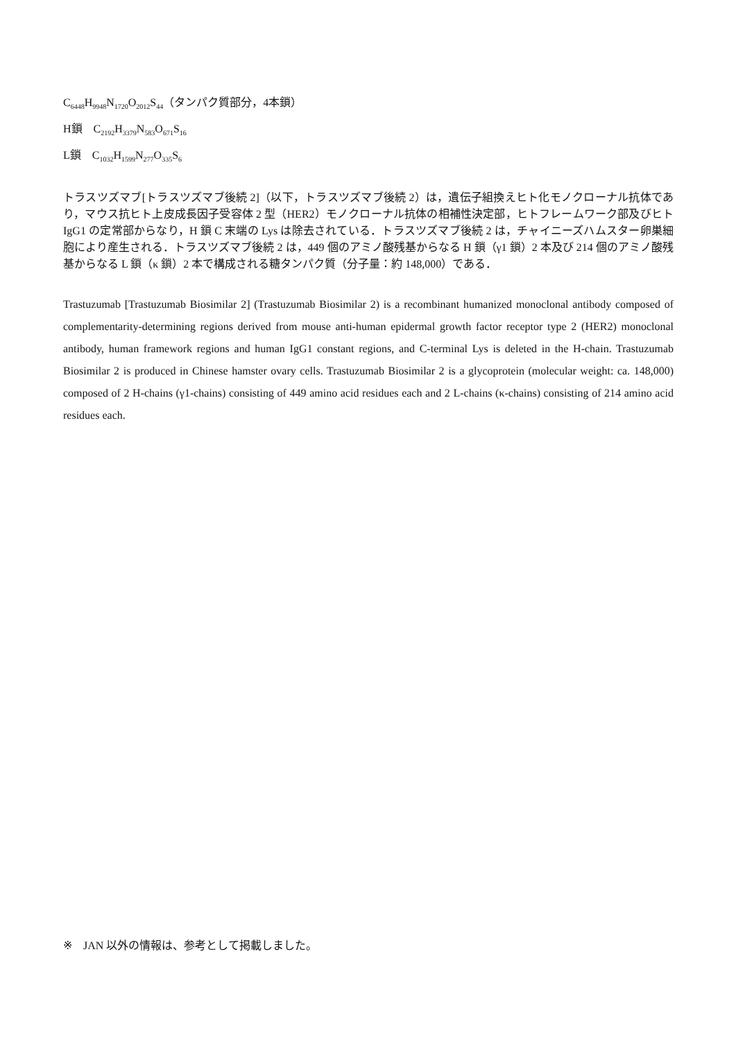C<sub>6448</sub>H<sub>9948</sub>N<sub>1720</sub>O<sub>2012</sub>S<sub>44</sub>（タンパク質部分，4本鎖）
H鎖　C<sub>2192</sub>H<sub>3379</sub>N<sub>583</sub>O<sub>671</sub>S<sub>16</sub>
L鎖　C<sub>1032</sub>H<sub>1599</sub>N<sub>277</sub>O<sub>335</sub>S<sub>6</sub>
トラスツズマブ[トラスツズマブ後続 2]（以下，トラスツズマブ後続 2）は，遺伝子組換えヒト化モノクローナル抗体であり，マウス抗ヒト上皮成長因子受容体 2 型（HER2）モノクローナル抗体の相補性決定部，ヒトフレームワーク部及びヒト IgG1 の定常部からなり，H 鎖 C 末端の Lys は除去されている．トラスツズマブ後続 2 は，チャイニーズハムスター卵巣細胞により産生される．トラスツズマブ後続 2 は，449 個のアミノ酸残基からなる H 鎖（γ1 鎖）2 本及び 214 個のアミノ酸残基からなる L 鎖（κ 鎖）2 本で構成される糖タンパク質（分子量：約 148,000）である．
Trastuzumab [Trastuzumab Biosimilar 2] (Trastuzumab Biosimilar 2) is a recombinant humanized monoclonal antibody composed of complementarity-determining regions derived from mouse anti-human epidermal growth factor receptor type 2 (HER2) monoclonal antibody, human framework regions and human IgG1 constant regions, and C-terminal Lys is deleted in the H-chain. Trastuzumab Biosimilar 2 is produced in Chinese hamster ovary cells. Trastuzumab Biosimilar 2 is a glycoprotein (molecular weight: ca. 148,000) composed of 2 H-chains (γ1-chains) consisting of 449 amino acid residues each and 2 L-chains (κ-chains) consisting of 214 amino acid residues each.
※　JAN 以外の情報は、参考として掲載しました。